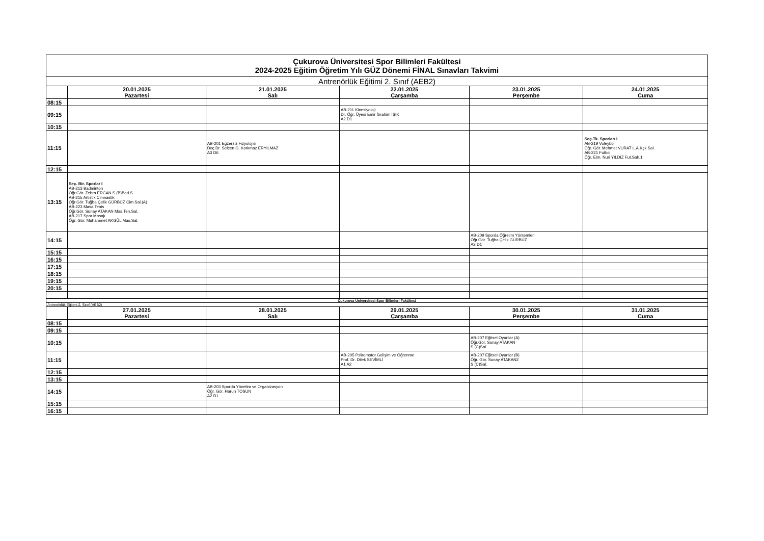| Çukurova Üniversitesi Spor Bilimleri Fakültesi 2024-2025 Eğitim Öğretim Yılı GÜZ Dönemi FİNAL Sınavları Takvimi | | | | | |
| Antrenörlük Eğitimi 2. Sınıf (AEB2) | | | | | |
| | 20.01.2025 Pazartesi | 21.01.2025 Salı | 22.01.2025 Çarşamba | 23.01.2025 Perşembe | 24.01.2025 Cuma |
| 08:15 | | | | | |
| 09:15 | | | AB-211 Kinesiyoloji Dr. Öğr. Üyesi Emir İbrahim IŞIK A2 D1 | | |
| 10:15 | | | | | |
| 11:15 | | AB-201 Egzersiz Fizyolojisi Doç.Dr. Selcen G. Korkmaz ERYILMAZ A3 D6 | | | Seç.Tk. Sporları I AB-219 Voleybol Öğr. Gör. Mehmet VURAT L.A.Kçk Sal. AB-221 Futbol Öğr. Elm. Nuri YILDIZ Fut.Sah.1 |
| 12:15 | | | | | |
| 13:15 | Seç. Bir. Sporlar I AB-213 Badminton Öğr.Gör. Zehra ERCAN S.(B)Bad.S. AB-215 Artistik Cimnastik Öğr.Gör. Tuğba Çelik GÜRBÜZ Cim.Sal.(A) AB-223 Masa Tenis Öğr.Gör. Sunay ATAKAN Mas.Ten.Sal. AB-217 Spor Masajı Öğr. Gör. Muhammet AKGÜL Mas.Sal. | | | | |
| 14:15 | | | | AB-209 Sporda Öğretim Yöntemleri Öğr.Gör. Tuğba Çelik GÜRBÜZ A2 D1 | |
| 15:15 | | | | | |
| 16:15 | | | | | |
| 17:15 | | | | | |
| 18:15 | | | | | |
| 19:15 | | | | | |
| 20:15 | | | | | |
| Çukurova Üniversitesi Spor Bilimleri Fakültesi | | | | | |
| Antrenörlük Eğitimi 2. Sınıf (AEB2) | | | | | |
| | 27.01.2025 Pazartesi | 28.01.2025 Salı | 29.01.2025 Çarşamba | 30.01.2025 Perşembe | 31.01.2025 Cuma |
| 08:15 | | | | | |
| 09:15 | | | | | |
| 10:15 | | | | AB-207 Eğitsel Oyunlar (A) Öğr.Gör. Sunay ATAKAN S.(C)Sal. | |
| 11:15 | | | AB-205 Psikomotor Gelişim ve Öğrenme Prof. Dr. Dilek SEVİMLİ A1 A2 | AB-207 Eğitsel Oyunlar (B) Öğr. Gör. Sunay ATAKAN2 S.(C)Sal. | |
| 12:15 | | | | | |
| 13:15 | | | | | |
| 14:15 | | AB-203 Sporda Yönetim ve Organizasyon Öğr. Gör. Harun TOSUN A2 D1 | | | |
| 15:15 | | | | | |
| 16:15 | | | | | |